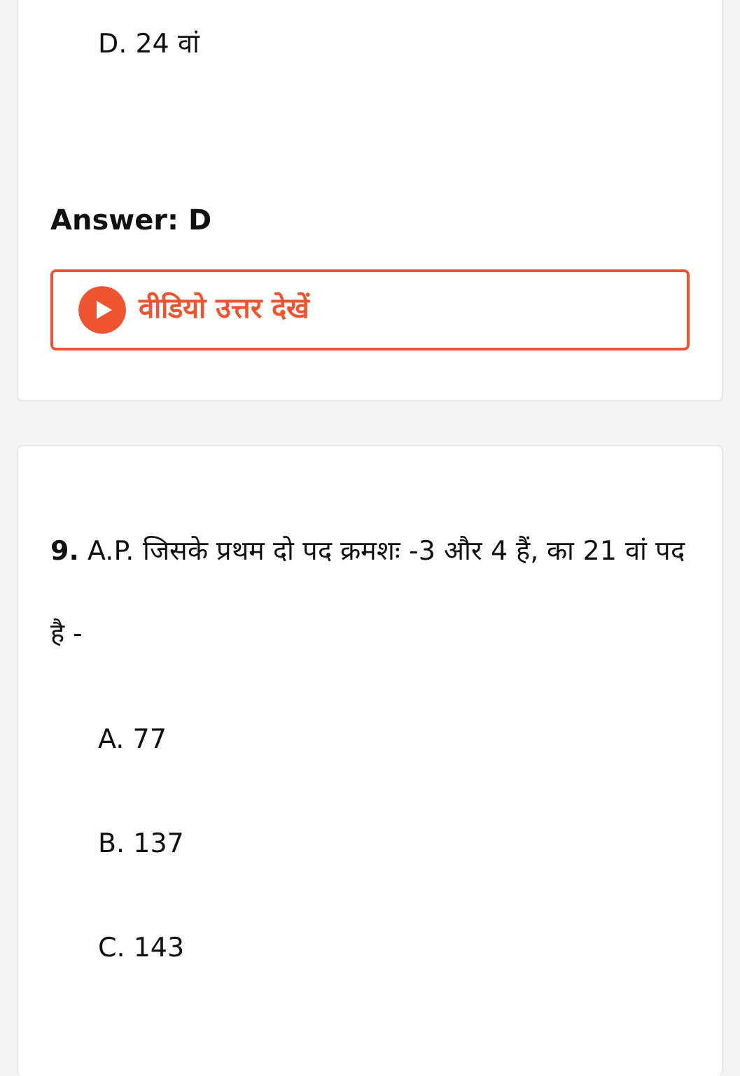D. 24 वां
Answer: D
वीडियो उत्तर देखें
9. A.P. जिसके प्रथम दो पद क्रमशः -3 और 4 हैं, का 21 वां पद है -
A. 77
B. 137
C. 143